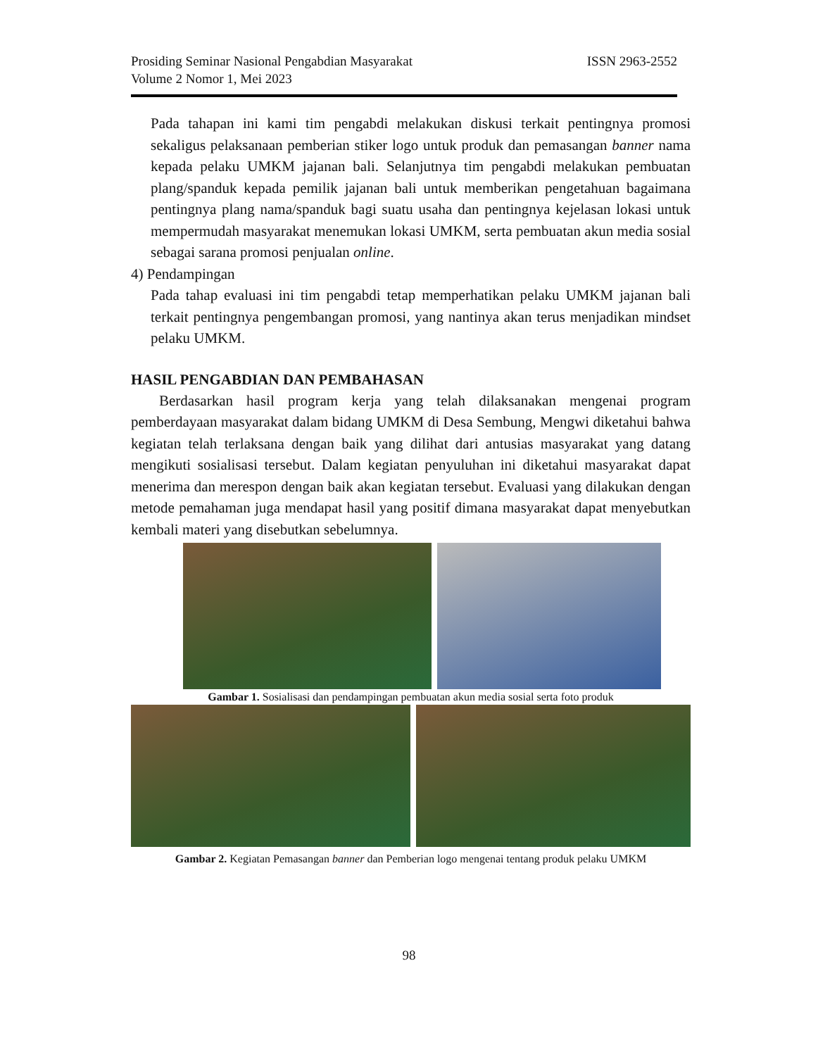ISSN 2963-2552 Prosiding Seminar Nasional Pengabdian Masyarakat
Volume 2 Nomor 1, Mei 2023
Pada tahapan ini kami tim pengabdi melakukan diskusi terkait pentingnya promosi sekaligus pelaksanaan pemberian stiker logo untuk produk dan pemasangan banner nama kepada pelaku UMKM jajanan bali. Selanjutnya tim pengabdi melakukan pembuatan plang/spanduk kepada pemilik jajanan bali untuk memberikan pengetahuan bagaimana pentingnya plang nama/spanduk bagi suatu usaha dan pentingnya kejelasan lokasi untuk mempermudah masyarakat menemukan lokasi UMKM, serta pembuatan akun media sosial sebagai sarana promosi penjualan online.
4) Pendampingan
Pada tahap evaluasi ini tim pengabdi tetap memperhatikan pelaku UMKM jajanan bali terkait pentingnya pengembangan promosi, yang nantinya akan terus menjadikan mindset pelaku UMKM.
HASIL PENGABDIAN DAN PEMBAHASAN
Berdasarkan hasil program kerja yang telah dilaksanakan mengenai program pemberdayaan masyarakat dalam bidang UMKM di Desa Sembung, Mengwi diketahui bahwa kegiatan telah terlaksana dengan baik yang dilihat dari antusias masyarakat yang datang mengikuti sosialisasi tersebut. Dalam kegiatan penyuluhan ini diketahui masyarakat dapat menerima dan merespon dengan baik akan kegiatan tersebut. Evaluasi yang dilakukan dengan metode pemahaman juga mendapat hasil yang positif dimana masyarakat dapat menyebutkan kembali materi yang disebutkan sebelumnya.
Gambar 1. Sosialisasi dan pendampingan pembuatan akun media sosial serta foto produk
Gambar 2. Kegiatan Pemasangan banner dan Pemberian logo mengenai tentang produk pelaku UMKM
98